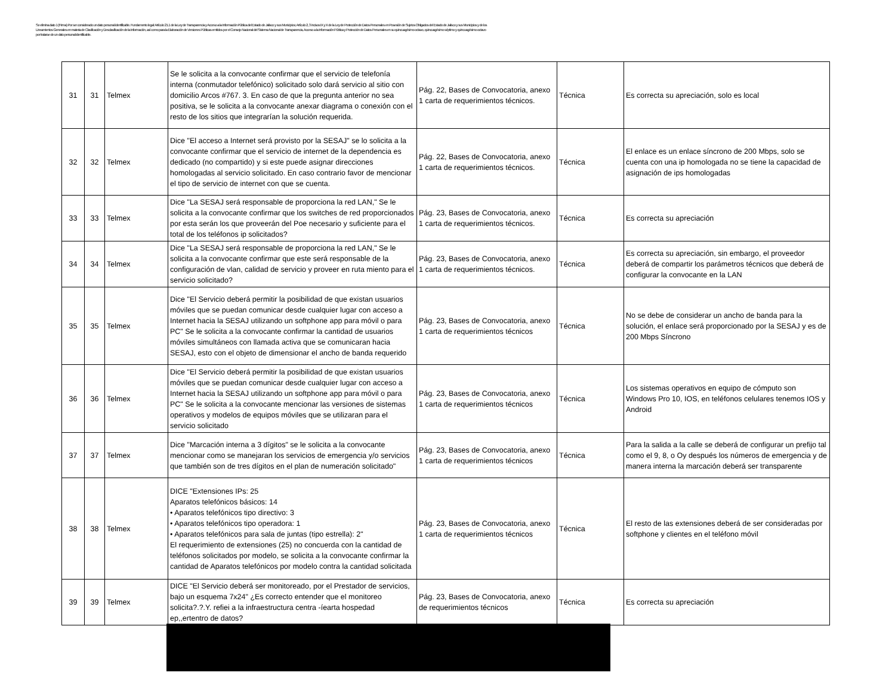Se elimina dato 1 (Firma) Por ser considerado un dato personal identificable. Fundamento legal: Artículo 21.1 de la Ley de Transparencia y Acceso a la Información Pública del Estado de Jalisco y sus Municipios; Artículo 2, 3 incisos IX y X de la Ley de Protección de Datos Personales en Posesión de Sujetos Obligados del Estado de Jalisco y sus Municipios y de los Lineamientos Generales en materia de Clasificación y Desclasificación de la Información, así como para la Elaboración de Versiones Públicas emitidos por el Consejo Nacional del Sistema Nacional de Transparencia, Acceso a la Información Pública y Protección de Datos Personales en su quincuagésimo octavo, quincuagésimo séptimo y quincuagésimo octavo por tratarse de un dato personal identificable.
| 31 | 31 | Telmex | Se le solicita a la convocante confirmar que el servicio de telefonía interna (conmutador telefónico) solicitado solo dará servicio al sitio con domicilio Arcos #767. 3. En caso de que la pregunta anterior no sea positiva, se le solicita a la convocante anexar diagrama o conexión con el resto de los sitios que integrarían la solución requerida. | Pág. 22, Bases de Convocatoria, anexo 1 carta de requerimientos técnicos. | Técnica | Es correcta su apreciación, solo es local |
| 32 | 32 | Telmex | Dice "El acceso a Internet será provisto por la SESAJ" se lo solicita a la convocante confirmar que el servicio de internet de la dependencia es dedicado (no compartido) y si este puede asignar direcciones homologadas al servicio solicitado. En caso contrario favor de mencionar el tipo de servicio de internet con que se cuenta. | Pág. 22, Bases de Convocatoria, anexo 1 carta de requerimientos técnicos. | Técnica | El enlace es un enlace síncrono de 200 Mbps, solo se cuenta con una ip homologada no se tiene la capacidad de asignación de ips homologadas |
| 33 | 33 | Telmex | Dice "La SESAJ será responsable de proporciona la red LAN," Se le solicita a la convocante confirmar que los switches de red proporcionados por esta serán los que proveerán del Poe necesario y suficiente para el total de los teléfonos ip solicitados? | Pág. 23, Bases de Convocatoria, anexo 1 carta de requerimientos técnicos. | Técnica | Es correcta su apreciación |
| 34 | 34 | Telmex | Dice "La SESAJ será responsable de proporciona la red LAN," Se le solicita a la convocante confirmar que este será responsable de la configuración de vlan, calidad de servicio y proveer en ruta miento para el servicio solicitado? | Pág. 23, Bases de Convocatoria, anexo 1 carta de requerimientos técnicos. | Técnica | Es correcta su apreciación, sin embargo, el proveedor deberá de compartir los parámetros técnicos que deberá de configurar la convocante en la LAN |
| 35 | 35 | Telmex | Dice "El Servicio deberá permitir la posibilidad de que existan usuarios móviles que se puedan comunicar desde cualquier lugar con acceso a Internet hacia la SESAJ utilizando un softphone app para móvil o para PC" Se le solicita a la convocante confirmar la cantidad de usuarios móviles simultáneos con llamada activa que se comunicaran hacia SESAJ, esto con el objeto de dimensionar el ancho de banda requerido | Pág. 23, Bases de Convocatoria, anexo 1 carta de requerimientos técnicos | Técnica | No se debe de considerar un ancho de banda para la solución, el enlace será proporcionado por la SESAJ y es de 200 Mbps Síncrono |
| 36 | 36 | Telmex | Dice "El Servicio deberá permitir la posibilidad de que existan usuarios móviles que se puedan comunicar desde cualquier lugar con acceso a Internet hacia la SESAJ utilizando un softphone app para móvil o para PC" Se le solicita a la convocante mencionar las versiones de sistemas operativos y modelos de equipos móviles que se utilizaran para el servicio solicitado | Pág. 23, Bases de Convocatoria, anexo 1 carta de requerimientos técnicos | Técnica | Los sistemas operativos en equipo de cómputo son Windows Pro 10, IOS, en teléfonos celulares tenemos IOS y Android |
| 37 | 37 | Telmex | Dice "Marcación interna a 3 dígitos" se le solicita a la convocante mencionar como se manejaran los servicios de emergencia y/o servicios que también son de tres dígitos en el plan de numeración solicitado" | Pág. 23, Bases de Convocatoria, anexo 1 carta de requerimientos técnicos | Técnica | Para la salida a la calle se deberá de configurar un prefijo tal como el 9, 8, o Oy después los números de emergencia y de manera interna la marcación deberá ser transparente |
| 38 | 38 | Telmex | DICE "Extensiones IPs: 25 Aparatos telefónicos básicos: 14 • Aparatos telefónicos tipo directivo: 3 • Aparatos telefónicos tipo operadora: 1 • Aparatos telefónicos para sala de juntas (tipo estrella): 2" El requerimiento de extensiones (25) no concuerda con la cantidad de teléfonos solicitados por modelo, se solicita a la convocante confirmar la cantidad de Aparatos telefónicos por modelo contra la cantidad solicitada | Pág. 23, Bases de Convocatoria, anexo 1 carta de requerimientos técnicos | Técnica | El resto de las extensiones deberá de ser consideradas por softphone y clientes en el teléfono móvil |
| 39 | 39 | Telmex | DICE "El Servicio deberá ser monitoreado, por el Prestador de servicios, bajo un esquema 7x24" ¿Es correcto entender que el monitoreo solicita?.?.Y. refiei a la infraestructura centra -íearta hospedad ep,,ertentro de datos? | Pág. 23, Bases de Convocatoria, anexo de requerimientos técnicos | Técnica | Es correcta su apreciación |